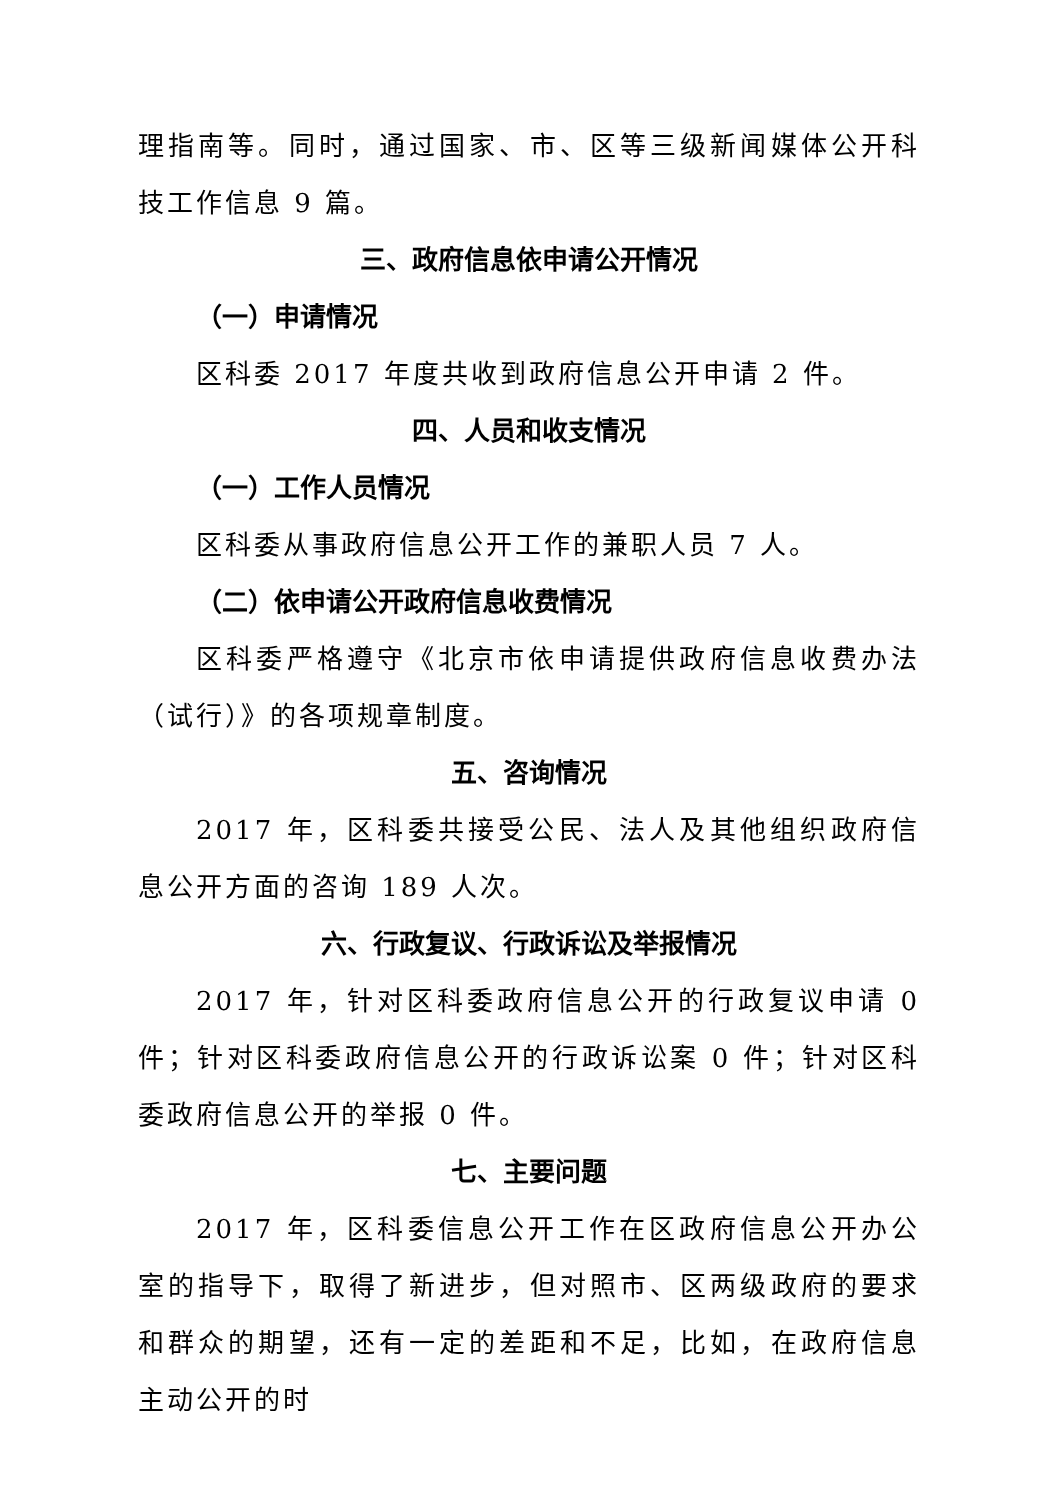理指南等。同时，通过国家、市、区等三级新闻媒体公开科技工作信息 9 篇。
三、政府信息依申请公开情况
（一）申请情况
区科委 2017 年度共收到政府信息公开申请 2 件。
四、人员和收支情况
（一）工作人员情况
区科委从事政府信息公开工作的兼职人员 7 人。
（二）依申请公开政府信息收费情况
区科委严格遵守《北京市依申请提供政府信息收费办法（试行）》的各项规章制度。
五、咨询情况
2017 年，区科委共接受公民、法人及其他组织政府信息公开方面的咨询 189 人次。
六、行政复议、行政诉讼及举报情况
2017 年，针对区科委政府信息公开的行政复议申请 0 件；针对区科委政府信息公开的行政诉讼案 0 件；针对区科委政府信息公开的举报 0 件。
七、主要问题
2017 年，区科委信息公开工作在区政府信息公开办公室的指导下，取得了新进步，但对照市、区两级政府的要求和群众的期望，还有一定的差距和不足，比如，在政府信息主动公开的时